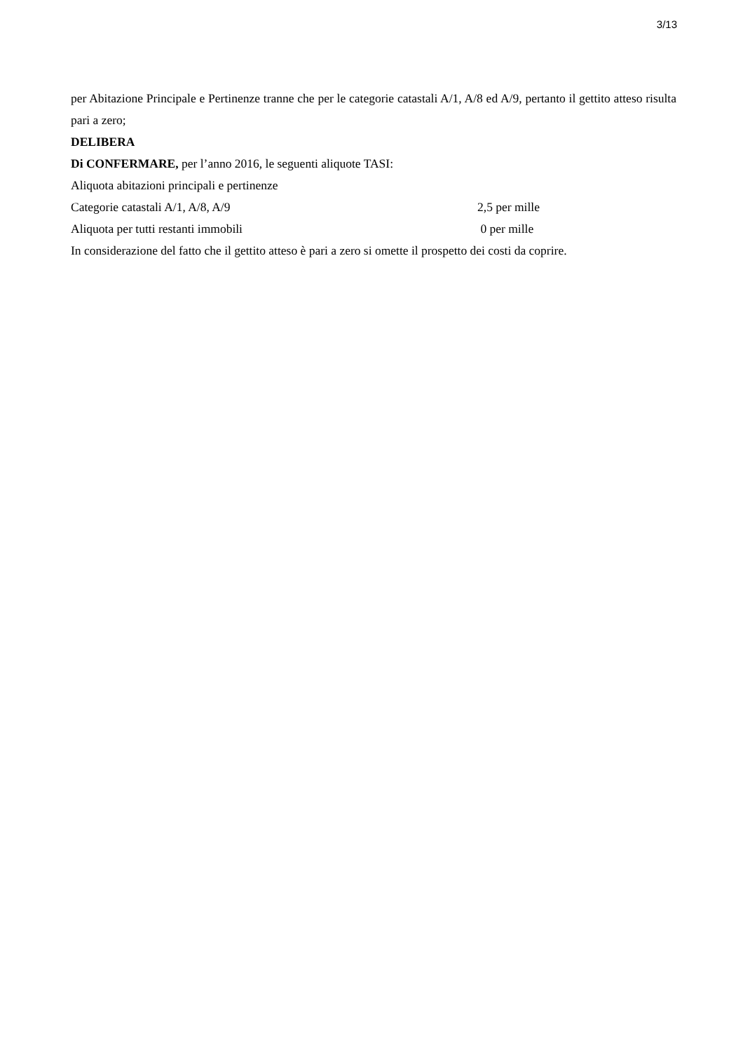3/13
per Abitazione Principale e Pertinenze tranne che per le categorie catastali A/1, A/8 ed A/9, pertanto il gettito atteso risulta pari a zero;
DELIBERA
Di CONFERMARE, per l’anno 2016, le seguenti aliquote TASI:
Aliquota abitazioni principali e pertinenze
Categorie catastali A/1, A/8, A/9 2,5 per mille
Aliquota per tutti restanti immobili 0 per mille
In considerazione del fatto che il gettito atteso è pari a zero si omette il prospetto dei costi da coprire.